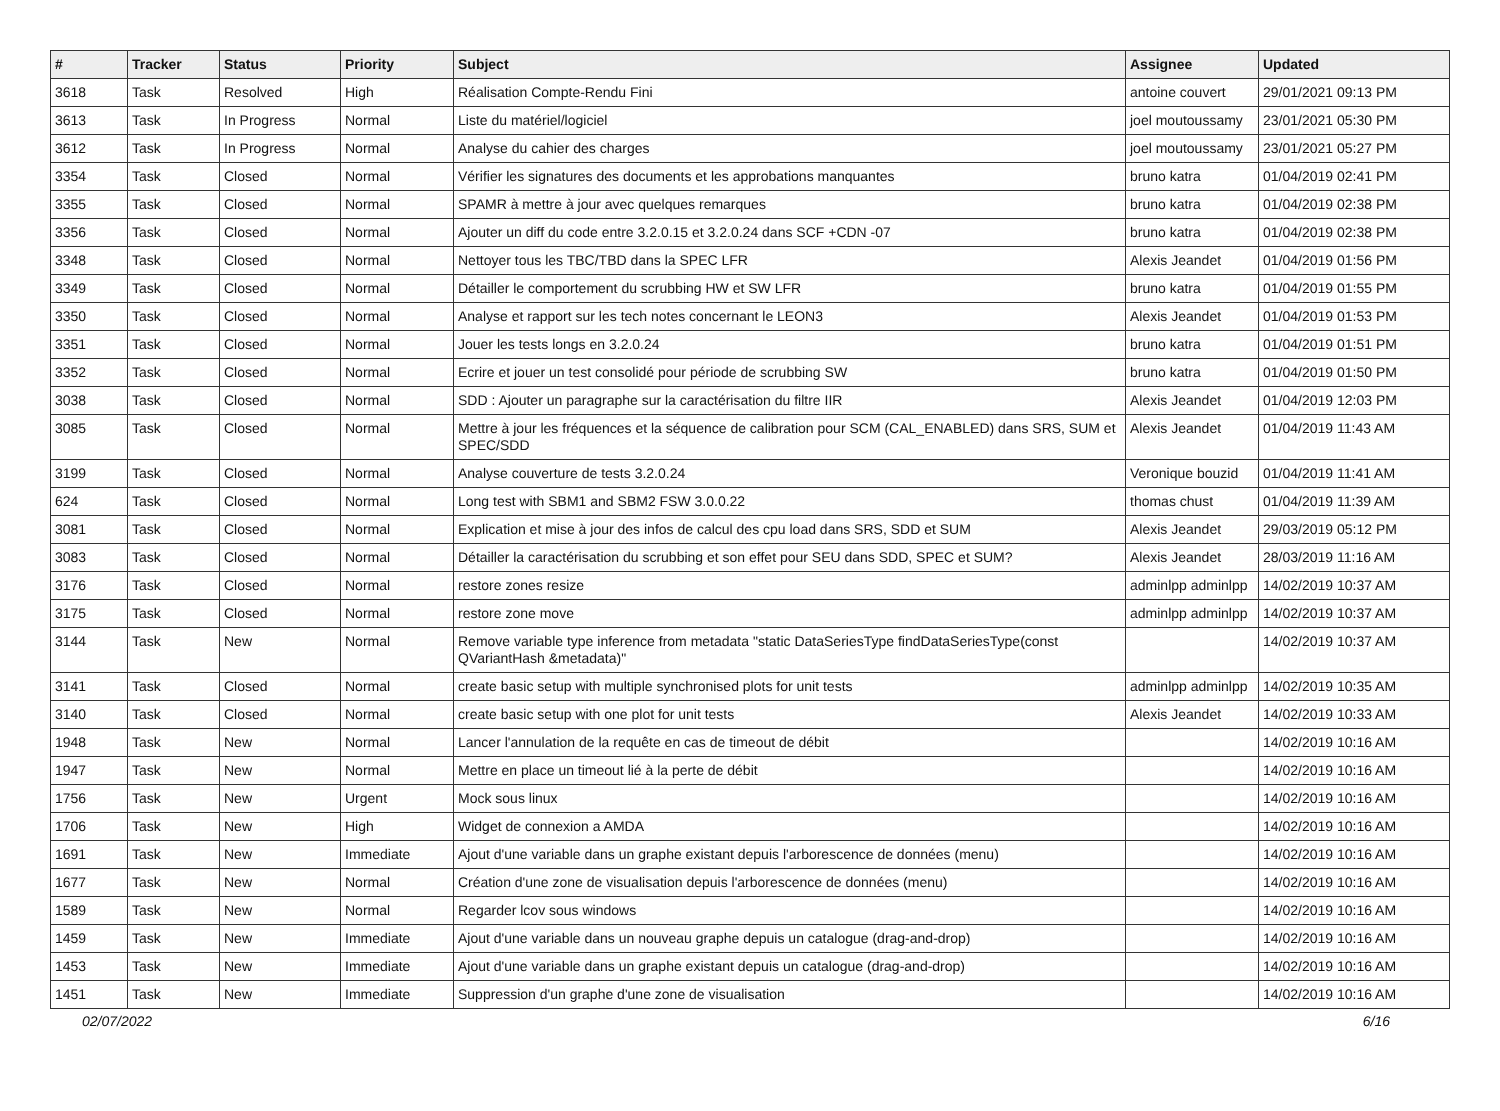| # | Tracker | Status | Priority | Subject | Assignee | Updated |
| --- | --- | --- | --- | --- | --- | --- |
| 3618 | Task | Resolved | High | Réalisation Compte-Rendu Fini | antoine couvert | 29/01/2021 09:13 PM |
| 3613 | Task | In Progress | Normal | Liste du matériel/logiciel | joel moutoussamy | 23/01/2021 05:30 PM |
| 3612 | Task | In Progress | Normal | Analyse du cahier des charges | joel moutoussamy | 23/01/2021 05:27 PM |
| 3354 | Task | Closed | Normal | Vérifier les signatures des documents et les approbations manquantes | bruno katra | 01/04/2019 02:41 PM |
| 3355 | Task | Closed | Normal | SPAMR à mettre à jour avec quelques remarques | bruno katra | 01/04/2019 02:38 PM |
| 3356 | Task | Closed | Normal | Ajouter un diff du code entre 3.2.0.15 et 3.2.0.24 dans SCF +CDN -07 | bruno katra | 01/04/2019 02:38 PM |
| 3348 | Task | Closed | Normal | Nettoyer tous les TBC/TBD dans la SPEC LFR | Alexis Jeandet | 01/04/2019 01:56 PM |
| 3349 | Task | Closed | Normal | Détailler le comportement du scrubbing HW et SW LFR | bruno katra | 01/04/2019 01:55 PM |
| 3350 | Task | Closed | Normal | Analyse et rapport sur les tech notes concernant le LEON3 | Alexis Jeandet | 01/04/2019 01:53 PM |
| 3351 | Task | Closed | Normal | Jouer les tests longs en 3.2.0.24 | bruno katra | 01/04/2019 01:51 PM |
| 3352 | Task | Closed | Normal | Ecrire et jouer un test consolidé pour période de scrubbing SW | bruno katra | 01/04/2019 01:50 PM |
| 3038 | Task | Closed | Normal | SDD : Ajouter un paragraphe sur la caractérisation du filtre IIR | Alexis Jeandet | 01/04/2019 12:03 PM |
| 3085 | Task | Closed | Normal | Mettre à jour les fréquences et la séquence de calibration pour SCM (CAL_ENABLED) dans SRS, SUM et SPEC/SDD | Alexis Jeandet | 01/04/2019 11:43 AM |
| 3199 | Task | Closed | Normal | Analyse couverture de tests 3.2.0.24 | Veronique bouzid | 01/04/2019 11:41 AM |
| 624 | Task | Closed | Normal | Long test with SBM1 and SBM2 FSW 3.0.0.22 | thomas chust | 01/04/2019 11:39 AM |
| 3081 | Task | Closed | Normal | Explication et mise à jour des infos de calcul des cpu load dans SRS, SDD et SUM | Alexis Jeandet | 29/03/2019 05:12 PM |
| 3083 | Task | Closed | Normal | Détailler la caractérisation du scrubbing et son effet pour SEU dans SDD, SPEC et SUM? | Alexis Jeandet | 28/03/2019 11:16 AM |
| 3176 | Task | Closed | Normal | restore zones resize | adminlpp adminlpp | 14/02/2019 10:37 AM |
| 3175 | Task | Closed | Normal | restore zone move | adminlpp adminlpp | 14/02/2019 10:37 AM |
| 3144 | Task | New | Normal | Remove variable type inference from metadata "static DataSeriesType findDataSeriesType(const QVariantHash &metadata)" | | 14/02/2019 10:37 AM |
| 3141 | Task | Closed | Normal | create basic setup with multiple synchronised plots for unit tests | adminlpp adminlpp | 14/02/2019 10:35 AM |
| 3140 | Task | Closed | Normal | create basic setup with one plot for unit tests | Alexis Jeandet | 14/02/2019 10:33 AM |
| 1948 | Task | New | Normal | Lancer l'annulation de la requête en cas de timeout de débit | | 14/02/2019 10:16 AM |
| 1947 | Task | New | Normal | Mettre en place un timeout lié à la perte de débit | | 14/02/2019 10:16 AM |
| 1756 | Task | New | Urgent | Mock sous linux | | 14/02/2019 10:16 AM |
| 1706 | Task | New | High | Widget de connexion a AMDA | | 14/02/2019 10:16 AM |
| 1691 | Task | New | Immediate | Ajout d'une variable dans un graphe existant depuis l'arborescence de données (menu) | | 14/02/2019 10:16 AM |
| 1677 | Task | New | Normal | Création d'une zone de visualisation depuis l'arborescence de données (menu) | | 14/02/2019 10:16 AM |
| 1589 | Task | New | Normal | Regarder lcov sous windows | | 14/02/2019 10:16 AM |
| 1459 | Task | New | Immediate | Ajout d'une variable dans un nouveau graphe depuis un catalogue (drag-and-drop) | | 14/02/2019 10:16 AM |
| 1453 | Task | New | Immediate | Ajout d'une variable dans un graphe existant depuis un catalogue (drag-and-drop) | | 14/02/2019 10:16 AM |
| 1451 | Task | New | Immediate | Suppression d'un graphe d'une zone de visualisation | | 14/02/2019 10:16 AM |
02/07/2022 6/16